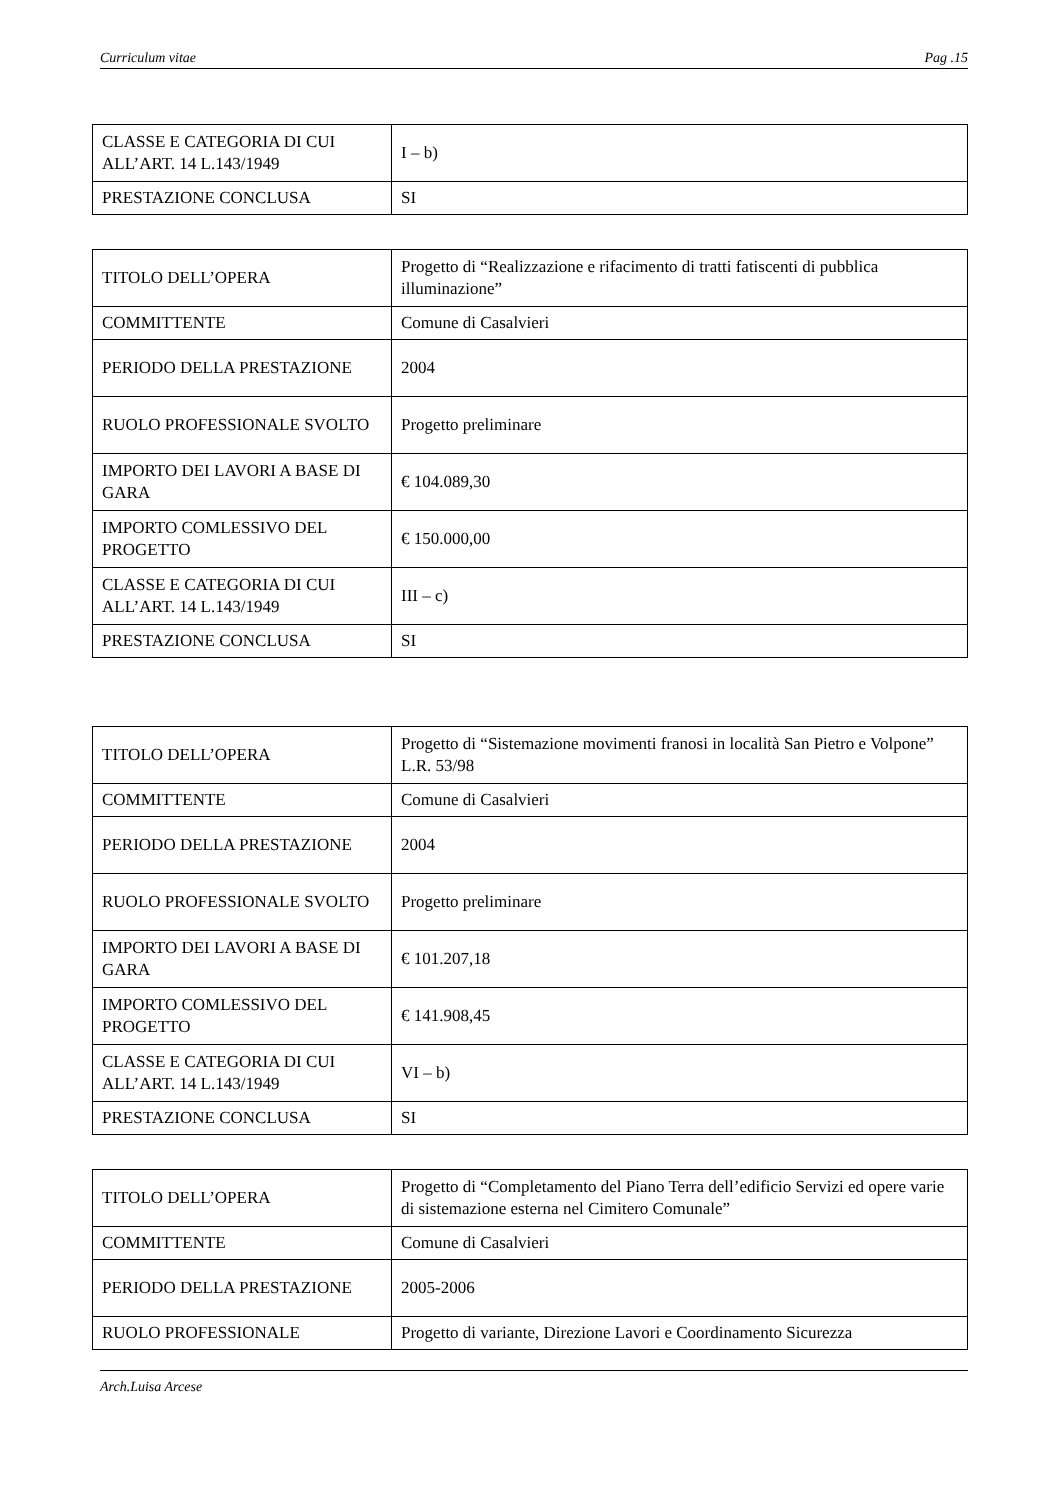Curriculum vitae Pag .15
| CLASSE E CATEGORIA DI CUI ALL’ART. 14 L.143/1949 | I – b) |
| PRESTAZIONE CONCLUSA | SI |
| TITOLO DELL’OPERA | Progetto di “Realizzazione e rifacimento di tratti fatiscenti di pubblica illuminazione” |
| COMMITTENTE | Comune di Casalvieri |
| PERIODO DELLA PRESTAZIONE | 2004 |
| RUOLO PROFESSIONALE SVOLTO | Progetto preliminare |
| IMPORTO DEI LAVORI A BASE DI GARA | € 104.089,30 |
| IMPORTO COMLESSIVO DEL PROGETTO | € 150.000,00 |
| CLASSE E CATEGORIA DI CUI ALL’ART. 14 L.143/1949 | III – c) |
| PRESTAZIONE CONCLUSA | SI |
| TITOLO DELL’OPERA | Progetto di “Sistemazione movimenti franosi in località San Pietro e Volpone” L.R. 53/98 |
| COMMITTENTE | Comune di Casalvieri |
| PERIODO DELLA PRESTAZIONE | 2004 |
| RUOLO PROFESSIONALE SVOLTO | Progetto preliminare |
| IMPORTO DEI LAVORI A BASE DI GARA | € 101.207,18 |
| IMPORTO COMLESSIVO DEL PROGETTO | € 141.908,45 |
| CLASSE E CATEGORIA DI CUI ALL’ART. 14 L.143/1949 | VI – b) |
| PRESTAZIONE CONCLUSA | SI |
| TITOLO DELL’OPERA | Progetto di “Completamento del Piano Terra dell’edificio Servizi ed opere varie di sistemazione esterna nel Cimitero Comunale” |
| COMMITTENTE | Comune di Casalvieri |
| PERIODO DELLA PRESTAZIONE | 2005-2006 |
| RUOLO PROFESSIONALE | Progetto di variante, Direzione Lavori e Coordinamento Sicurezza |
Arch.Luisa Arcese